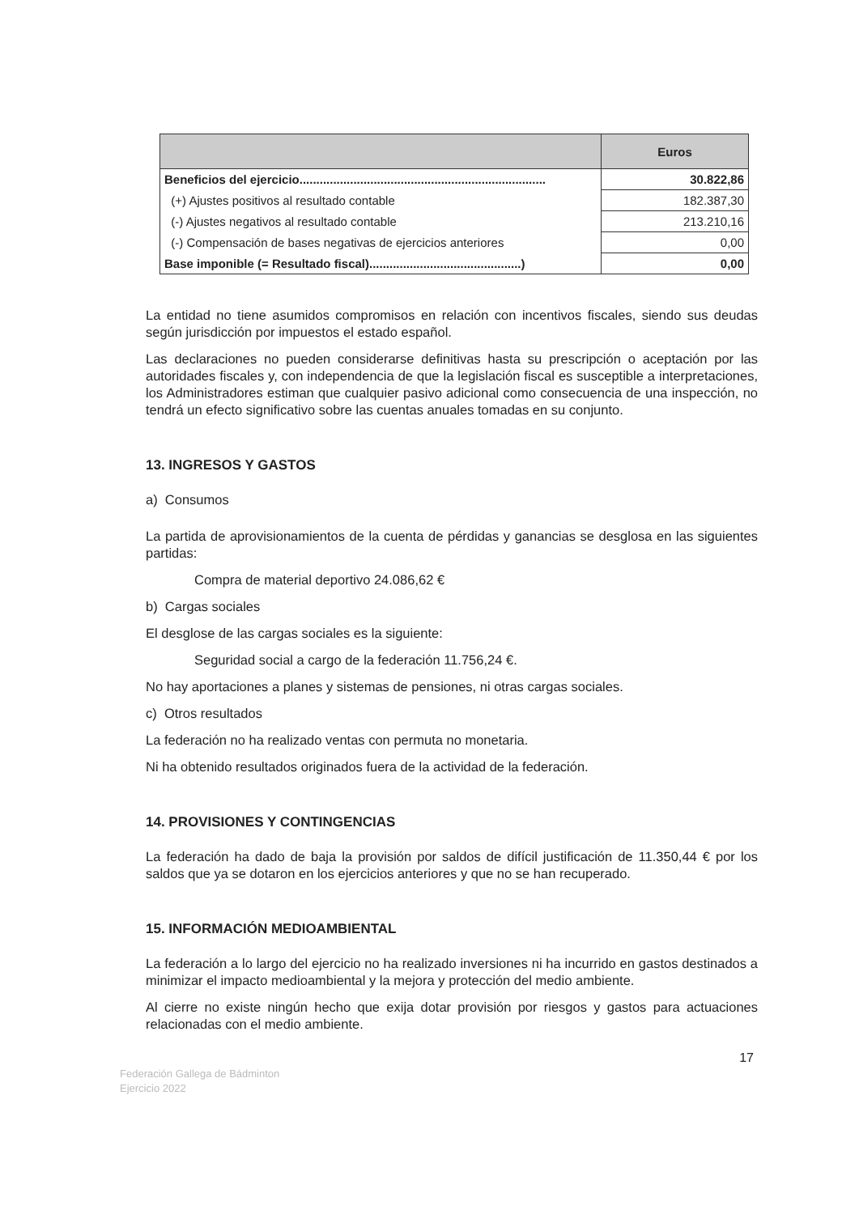| | Euros |
| --- | --- |
| Beneficios del ejercicio......................................................................... | 30.822,86 |
| (+) Ajustes positivos al resultado contable | 182.387,30 |
| (-) Ajustes negativos al resultado contable | 213.210,16 |
| (-) Compensación de bases negativas de ejercicios anteriores | 0,00 |
| Base imponible (= Resultado fiscal).............................................) | 0,00 |
La entidad no tiene asumidos compromisos en relación con incentivos fiscales, siendo sus deudas según jurisdicción por impuestos el estado español.
Las declaraciones no pueden considerarse definitivas hasta su prescripción o aceptación por las autoridades fiscales y, con independencia de que la legislación fiscal es susceptible a interpretaciones, los Administradores estiman que cualquier pasivo adicional como consecuencia de una inspección, no tendrá un efecto significativo sobre las cuentas anuales tomadas en su conjunto.
13. INGRESOS Y GASTOS
a) Consumos
La partida de aprovisionamientos de la cuenta de pérdidas y ganancias se desglosa en las siguientes partidas:
Compra de material deportivo 24.086,62 €
b) Cargas sociales
El desglose de las cargas sociales es la siguiente:
Seguridad social a cargo de la federación 11.756,24 €.
No hay aportaciones a planes y sistemas de pensiones, ni otras cargas sociales.
c) Otros resultados
La federación no ha realizado ventas con permuta no monetaria.
Ni ha obtenido resultados originados fuera de la actividad de la federación.
14. PROVISIONES Y CONTINGENCIAS
La federación ha dado de baja la provisión por saldos de difícil justificación de 11.350,44 € por los saldos que ya se dotaron en los ejercicios anteriores y que no se han recuperado.
15. INFORMACIÓN MEDIOAMBIENTAL
La federación a lo largo del ejercicio no ha realizado inversiones ni ha incurrido en gastos destinados a minimizar el impacto medioambiental y la mejora y protección del medio ambiente.
Al cierre no existe ningún hecho que exija dotar provisión por riesgos y gastos para actuaciones relacionadas con el medio ambiente.
17
Federación Gallega de Bádminton
Ejercicio 2022